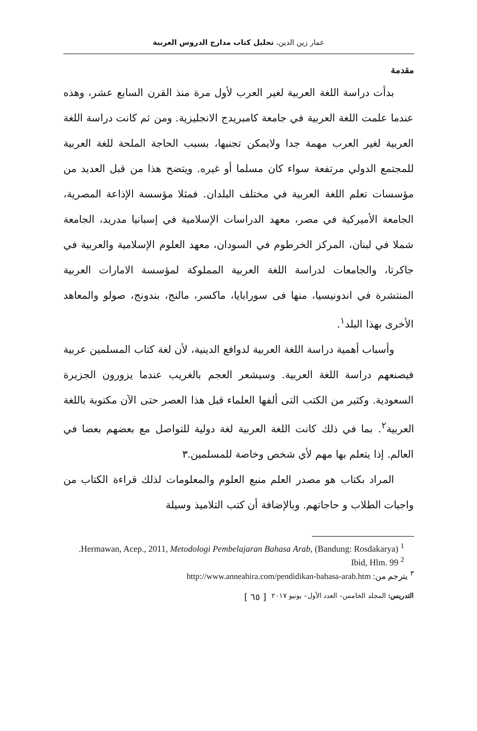عمار زين الدين، تحليل كتاب مدارج الدروس العربية
مقدمة
بدأت دراسة اللغة العربية لغير العرب لأول مرة منذ القرن السابع عشر، وهذه عندما علمت اللغة العربية في جامعة كامبريدج الانجليزية. ومن ثم كانت دراسة اللغة العربية لغير العرب مهمة جدا ولايمكن تجنبها، بسبب الحاجة الملحة للغة العربية للمجتمع الدولي مرتفعة سواء كان مسلما أو غيره. ويتضح هذا من قبل العديد من مؤسسات تعلم اللغة العربية في مختلف البلدان. فمثلا مؤسسة الإذاعة المصرية، الجامعة الأميركية في مصر، معهد الدراسات الإسلامية في إسبانيا مدريد، الجامعة شملا في لبنان، المركز الخرطوم في السودان، معهد العلوم الإسلامية والعربية في جاكرتا، والجامعات لدراسة اللغة العربية المملوكة لمؤسسة الامارات العربية المنتشرة في اندونيسيا، منها فى سورابايا، ماكسر، مالنج، بندونج، صولو والمعاهد الأخرى بهذا البلد<sup>١</sup>.
وأسباب أهمية دراسة اللغة العربية لدوافع الدينية، لأن لغة كتاب المسلمين عربية فيصنعهم دراسة اللغة العربية. وسيشعر العجم بالغريب عندما يزورون الجزيرة السعودية. وكثير من الكتب التى ألفها العلماء قبل هذا العصر حتى الآن مكتوبة باللغة العربية<sup>٢</sup>. بما في ذلك كانت اللغة العربية لغة دولية للتواصل مع بعضهم بعضا في العالم. إذا يتعلم بها مهم لأي شخص وخاصة للمسلمين.٣
المراد بكتاب هو مصدر العلم منبع العلوم والمعلومات لذلك قراءة الكتاب من واجبات الطلاب و حاجاتهم. وبالإضافة أن كتب التلاميذ وسيلة
<sup>1</sup> Hermawan, Acep., 2011, Metodologi Pembelajaran Bahasa Arab, (Bandung: Rosdakarya).
<sup>2</sup> Ibid, Hlm. 99
<sup>٣</sup> يترجم من: http://www.anneahira.com/pendidikan-bahasa-arab.htm
التدريس: المجلد الخامس– العدد الأول– يونيو ٢٠١٧ [ ٦٥ ]